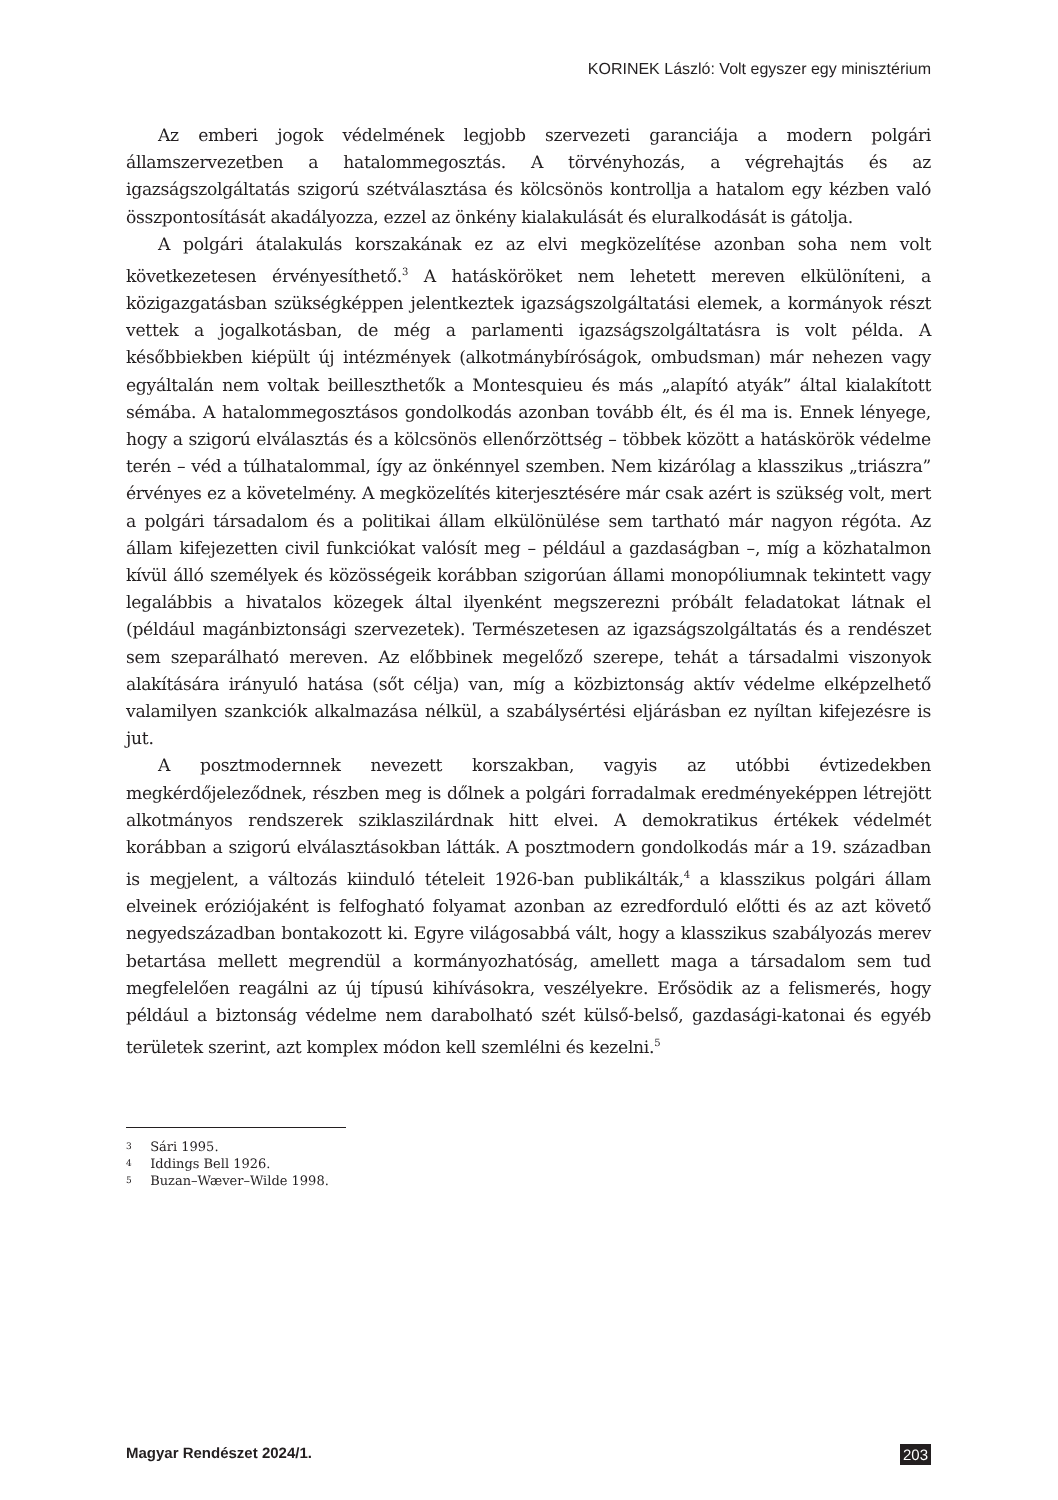KORINEK László: Volt egyszer egy minisztérium
Az emberi jogok védelmének legjobb szervezeti garanciája a modern polgári államszervezetben a hatalommegosztás. A törvényhozás, a végrehajtás és az igazságszolgáltatás szigorú szétválasztása és kölcsönös kontrollja a hatalom egy kézben való összpontosítását akadályozza, ezzel az önkény kialakulását és eluralkodását is gátolja.
A polgári átalakulás korszakának ez az elvi megközelítése azonban soha nem volt következetesen érvényesíthető.<sup>3</sup> A hatásköröket nem lehetett mereven elkülöníteni, a közigazgatásban szükségképpen jelentkeztek igazságszolgáltatási elemek, a kormányok részt vettek a jogalkotásban, de még a parlamenti igazságszolgáltatásra is volt példa. A későbbiekben kiépült új intézmények (alkotmánybíróságok, ombudsman) már nehezen vagy egyáltalán nem voltak beilleszthetők a Montesquieu és más „alapító atyák” által kialakított sémába. A hatalommegosztásos gondolkodás azonban tovább élt, és él ma is. Ennek lényege, hogy a szigorú elválasztás és a kölcsönös ellenőrzöttség – többek között a hatáskörök védelme terén – véd a túlhatalommal, így az önkénnyel szemben. Nem kizárólag a klasszikus „triászra” érvényes ez a követelmény. A megközelítés kiterjesztésére már csak azért is szükség volt, mert a polgári társadalom és a politikai állam elkülönülése sem tartható már nagyon régóta. Az állam kifejezetten civil funkciókat valósít meg – például a gazdaságban –, míg a közhatalmon kívül álló személyek és közösségeik korábban szigorúan állami monopóliumnak tekintett vagy legalábbis a hivatalos közegek által ilyenként megszerezni próbált feladatokat látnak el (például magánbiztonsági szervezetek). Természetesen az igazságszolgáltatás és a rendészet sem szeparálható mereven. Az előbbinek megelőző szerepe, tehát a társadalmi viszonyok alakítására irányuló hatása (sőt célja) van, míg a közbiztonság aktív védelme elképzelhető valamilyen szankciók alkalmazása nélkül, a szabálysértési eljárásban ez nyíltan kifejezésre is jut.
A posztmodernnek nevezett korszakban, vagyis az utóbbi évtizedekben megkérdőjeleződnek, részben meg is dőlnek a polgári forradalmak eredményeképpen létrejött alkotmányos rendszerek sziklaszilárdnak hitt elvei. A demokratikus értékek védelmét korábban a szigorú elválasztásokban látták. A posztmodern gondolkodás már a 19. században is megjelent, a változás kiinduló tételeit 1926-ban publikálták,<sup>4</sup> a klasszikus polgári állam elveinek eróziójaként is felfogható folyamat azonban az ezredforduló előtti és az azt követő negyedszázadban bontakozott ki. Egyre világosabbá vált, hogy a klasszikus szabályozás merev betartása mellett megrendül a kormányozhatóság, amellett maga a társadalom sem tud megfelelően reagálni az új típusú kihívásokra, veszélyekre. Erősödik az a felismerés, hogy például a biztonság védelme nem darabolható szét külső-belső, gazdasági-katonai és egyéb területek szerint, azt komplex módon kell szemlélni és kezelni.<sup>5</sup>
3 Sári 1995.
4 Iddings Bell 1926.
5 Buzan–Wæver–Wilde 1998.
Magyar Rendészet 2024/1. 203